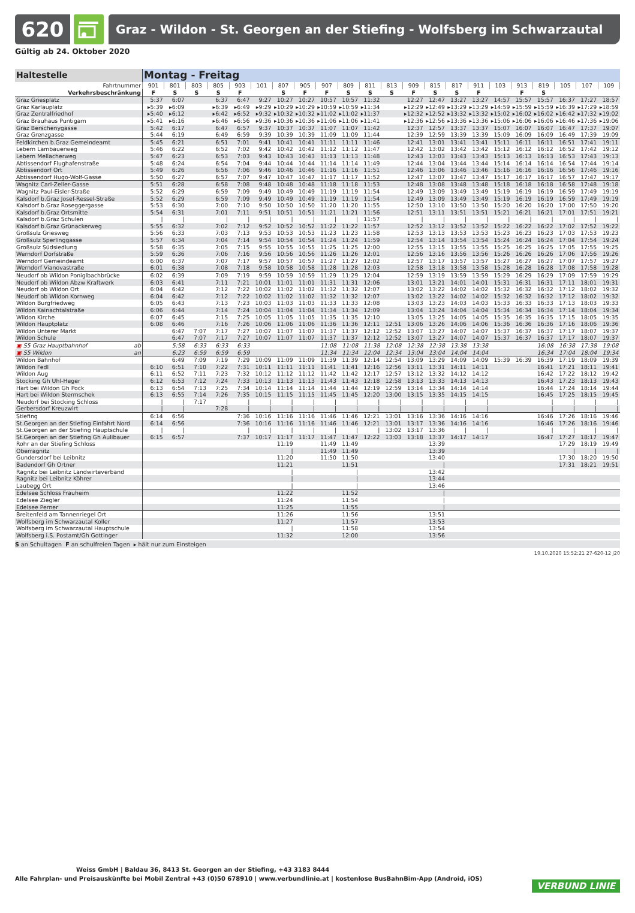620
Graz - Wildon - St. Georgen an der Stiefing - Wolfsberg im Schwarzautal
Gültig ab 24. Oktober 2020
| Haltestelle | Montag - Freitag | | | | | | | | | | | | | | | | | | | | | |
| --- | --- | --- | --- | --- | --- | --- | --- | --- | --- | --- | --- | --- | --- | --- | --- | --- | --- | --- | --- | --- | --- | --- |
| Fahrtnummer | 901 | 801 | 803 | 805 | 903 | 101 | 807 | 905 | 907 | 809 | 811 | 813 | 909 | 815 | 817 | 911 | 103 | 913 | 819 | 105 | 107 | 109 |
| Verkehrsbeschränkung | F | S | S | S | F | | S | F | F | S | S | S | F | S | S | F | | F | S | | | |
| Graz Griesplatz | 5:37 | 6:07 | | 6:37 | 6:47 | 9:27 | 10:27 | 10:27 | 10:57 | 10:57 | 11:32 | | 12:27 | 12:47 | 13:27 | 13:27 | 14:57 | 15:57 | 15:57 | 16:37 | 17:27 | 18:57 |
| Graz Karlauplatz | ▸5:39 | ▸6:09 | | ▸6:39 | ▸6:49 | ▸9:29 | ▸10:29 | ▸10:29 | ▸10:59 | ▸10:59 | ▸11:34 | | ▸12:29 | ▸12:49 | ▸13:29 | ▸13:29 | ▸14:59 | ▸15:59 | ▸15:59 | ▸16:39 | ▸17:29 | ▸18:59 |
| Graz Zentralfriedhof | ▸5:40 | ▸6:12 | | ▸6:42 | ▸6:52 | ▸9:32 | ▸10:32 | ▸10:32 | ▸11:02 | ▸11:02 | ▸11:37 | | ▸12:32 | ▸12:52 | ▸13:32 | ▸13:32 | ▸15:02 | ▸16:02 | ▸16:02 | ▸16:42 | ▸17:32 | ▸19:02 |
| Graz Brauhaus Puntigam | ▸5:41 | ▸6:16 | | ▸6:46 | ▸6:56 | ▸9:36 | ▸10:36 | ▸10:36 | ▸11:06 | ▸11:06 | ▸11:41 | | ▸12:36 | ▸12:56 | ▸13:36 | ▸13:36 | ▸15:06 | ▸16:06 | ▸16:06 | ▸16:46 | ▸17:36 | ▸19:06 |
| Graz Berschenygasse | 5:42 | 6:17 | | 6:47 | 6:57 | 9:37 | 10:37 | 10:37 | 11:07 | 11:07 | 11:42 | | 12:37 | 12:57 | 13:37 | 13:37 | 15:07 | 16:07 | 16:07 | 16:47 | 17:37 | 19:07 |
| Graz Grenzgasse | 5:44 | 6:19 | | 6:49 | 6:59 | 9:39 | 10:39 | 10:39 | 11:09 | 11:09 | 11:44 | | 12:39 | 12:59 | 13:39 | 13:39 | 15:09 | 16:09 | 16:09 | 16:49 | 17:39 | 19:09 |
| Feldkirchen b.Graz Gemeindeamt | 5:45 | 6:21 | | 6:51 | 7:01 | 9:41 | 10:41 | 10:41 | 11:11 | 11:11 | 11:46 | | 12:41 | 13:01 | 13:41 | 13:41 | 15:11 | 16:11 | 16:11 | 16:51 | 17:41 | 19:11 |
| Lebern Lambauerweg | 5:46 | 6:22 | | 6:52 | 7:02 | 9:42 | 10:42 | 10:42 | 11:12 | 11:12 | 11:47 | | 12:42 | 13:02 | 13:42 | 13:42 | 15:12 | 16:12 | 16:12 | 16:52 | 17:42 | 19:12 |
| Lebern Mellacherweg | 5:47 | 6:23 | | 6:53 | 7:03 | 9:43 | 10:43 | 10:43 | 11:13 | 11:13 | 11:48 | | 12:43 | 13:03 | 13:43 | 13:43 | 15:13 | 16:13 | 16:13 | 16:53 | 17:43 | 19:13 |
| Abtissendorf Flughafenstraße | 5:48 | 6:24 | | 6:54 | 7:04 | 9:44 | 10:44 | 10:44 | 11:14 | 11:14 | 11:49 | | 12:44 | 13:04 | 13:44 | 13:44 | 15:14 | 16:14 | 16:14 | 16:54 | 17:44 | 19:14 |
| Abtissendorf Ort | 5:49 | 6:26 | | 6:56 | 7:06 | 9:46 | 10:46 | 10:46 | 11:16 | 11:16 | 11:51 | | 12:46 | 13:06 | 13:46 | 13:46 | 15:16 | 16:16 | 16:16 | 16:56 | 17:46 | 19:16 |
| Abtissendorf Hugo-Wolf-Gasse | 5:50 | 6:27 | | 6:57 | 7:07 | 9:47 | 10:47 | 10:47 | 11:17 | 11:17 | 11:52 | | 12:47 | 13:07 | 13:47 | 13:47 | 15:17 | 16:17 | 16:17 | 16:57 | 17:47 | 19:17 |
| Wagnitz Carl-Zeller-Gasse | 5:51 | 6:28 | | 6:58 | 7:08 | 9:48 | 10:48 | 10:48 | 11:18 | 11:18 | 11:53 | | 12:48 | 13:08 | 13:48 | 13:48 | 15:18 | 16:18 | 16:18 | 16:58 | 17:48 | 19:18 |
| Wagnitz Paul-Eisler-Straße | 5:52 | 6:29 | | 6:59 | 7:09 | 9:49 | 10:49 | 10:49 | 11:19 | 11:19 | 11:54 | | 12:49 | 13:09 | 13:49 | 13:49 | 15:19 | 16:19 | 16:19 | 16:59 | 17:49 | 19:19 |
| Kalsdorf b.Graz Josef-Ressel-Straße | 5:52 | 6:29 | | 6:59 | 7:09 | 9:49 | 10:49 | 10:49 | 11:19 | 11:19 | 11:54 | | 12:49 | 13:09 | 13:49 | 13:49 | 15:19 | 16:19 | 16:19 | 16:59 | 17:49 | 19:19 |
| Kalsdorf b.Graz Roseggergasse | 5:53 | 6:30 | | 7:00 | 7:10 | 9:50 | 10:50 | 10:50 | 11:20 | 11:20 | 11:55 | | 12:50 | 13:10 | 13:50 | 13:50 | 15:20 | 16:20 | 16:20 | 17:00 | 17:50 | 19:20 |
| Kalsdorf b.Graz Ortsmitte | 5:54 | 6:31 | | 7:01 | 7:11 | 9:51 | 10:51 | 10:51 | 11:21 | 11:21 | 11:56 | | 12:51 | 13:11 | 13:51 | 13:51 | 15:21 | 16:21 | 16:21 | 17:01 | 17:51 | 19:21 |
| Kalsdorf b.Graz Schulen | / | / | | / | / | / | / | / | / | / | 11:57 | | / | / | / | / | / | / | / | / | / | / |
| Kalsdorf b.Graz Grünackerweg | 5:55 | 6:32 | | 7:02 | 7:12 | 9:52 | 10:52 | 10:52 | 11:22 | 11:22 | 11:57 | | 12:52 | 13:12 | 13:52 | 13:52 | 15:22 | 16:22 | 16:22 | 17:02 | 17:52 | 19:22 |
| Großsulz Griesweg | 5:56 | 6:33 | | 7:03 | 7:13 | 9:53 | 10:53 | 10:53 | 11:23 | 11:23 | 11:58 | | 12:53 | 13:13 | 13:53 | 13:53 | 15:23 | 16:23 | 16:23 | 17:03 | 17:53 | 19:23 |
| Großsulz Sperlinggasse | 5:57 | 6:34 | | 7:04 | 7:14 | 9:54 | 10:54 | 10:54 | 11:24 | 11:24 | 11:59 | | 12:54 | 13:14 | 13:54 | 13:54 | 15:24 | 16:24 | 16:24 | 17:04 | 17:54 | 19:24 |
| Großsulz Südsiedlung | 5:58 | 6:35 | | 7:05 | 7:15 | 9:55 | 10:55 | 10:55 | 11:25 | 11:25 | 12:00 | | 12:55 | 13:15 | 13:55 | 13:55 | 15:25 | 16:25 | 16:25 | 17:05 | 17:55 | 19:25 |
| Werndorf Dorfstraße | 5:59 | 6:36 | | 7:06 | 7:16 | 9:56 | 10:56 | 10:56 | 11:26 | 11:26 | 12:01 | | 12:56 | 13:16 | 13:56 | 13:56 | 15:26 | 16:26 | 16:26 | 17:06 | 17:56 | 19:26 |
| Werndorf Gemeindeamt | 6:00 | 6:37 | | 7:07 | 7:17 | 9:57 | 10:57 | 10:57 | 11:27 | 11:27 | 12:02 | | 12:57 | 13:17 | 13:57 | 13:57 | 15:27 | 16:27 | 16:27 | 17:07 | 17:57 | 19:27 |
| Werndorf Vianovastraße | 6:01 | 6:38 | | 7:08 | 7:18 | 9:58 | 10:58 | 10:58 | 11:28 | 11:28 | 12:03 | | 12:58 | 13:18 | 13:58 | 13:58 | 15:28 | 16:28 | 16:28 | 17:08 | 17:58 | 19:28 |
| Neudorf ob Wildon Poniglbachbrücke | 6:02 | 6:39 | | 7:09 | 7:19 | 9:59 | 10:59 | 10:59 | 11:29 | 11:29 | 12:04 | | 12:59 | 13:19 | 13:59 | 13:59 | 15:29 | 16:29 | 16:29 | 17:09 | 17:59 | 19:29 |
| Neudorf ob Wildon Abzw Kraftwerk | 6:03 | 6:41 | | 7:11 | 7:21 | 10:01 | 11:01 | 11:01 | 11:31 | 11:31 | 12:06 | | 13:01 | 13:21 | 14:01 | 14:01 | 15:31 | 16:31 | 16:31 | 17:11 | 18:01 | 19:31 |
| Neudorf ob Wildon Ort | 6:04 | 6:42 | | 7:12 | 7:22 | 10:02 | 11:02 | 11:02 | 11:32 | 11:32 | 12:07 | | 13:02 | 13:22 | 14:02 | 14:02 | 15:32 | 16:32 | 16:32 | 17:12 | 18:02 | 19:32 |
| Neudorf ob Wildon Kornweg | 6:04 | 6:42 | | 7:12 | 7:22 | 10:02 | 11:02 | 11:02 | 11:32 | 11:32 | 12:07 | | 13:02 | 13:22 | 14:02 | 14:02 | 15:32 | 16:32 | 16:32 | 17:12 | 18:02 | 19:32 |
| Wildon Burgfriedweg | 6:05 | 6:43 | | 7:13 | 7:23 | 10:03 | 11:03 | 11:03 | 11:33 | 11:33 | 12:08 | | 13:03 | 13:23 | 14:03 | 14:03 | 15:33 | 16:33 | 16:33 | 17:13 | 18:03 | 19:33 |
| Wildon Kainachtalstraße | 6:06 | 6:44 | | 7:14 | 7:24 | 10:04 | 11:04 | 11:04 | 11:34 | 11:34 | 12:09 | | 13:04 | 13:24 | 14:04 | 14:04 | 15:34 | 16:34 | 16:34 | 17:14 | 18:04 | 19:34 |
| Wildon Kirche | 6:07 | 6:45 | | 7:15 | 7:25 | 10:05 | 11:05 | 11:05 | 11:35 | 11:35 | 12:10 | | 13:05 | 13:25 | 14:05 | 14:05 | 15:35 | 16:35 | 16:35 | 17:15 | 18:05 | 19:35 |
| Wildon Hauptplatz | 6:08 | 6:46 | | 7:16 | 7:26 | 10:06 | 11:06 | 11:06 | 11:36 | 11:36 | 12:11 | 12:51 | 13:06 | 13:26 | 14:06 | 14:06 | 15:36 | 16:36 | 16:36 | 17:16 | 18:06 | 19:36 |
| Wildon Unterer Markt | | 6:47 | 7:07 | 7:17 | 7:27 | 10:07 | 11:07 | 11:07 | 11:37 | 11:37 | 12:12 | 12:52 | 13:07 | 13:27 | 14:07 | 14:07 | 15:37 | 16:37 | 16:37 | 17:17 | 18:07 | 19:37 |
| Wildon Schule | | 6:47 | 7:07 | 7:17 | 7:27 | 10:07 | 11:07 | 11:07 | 11:37 | 11:37 | 12:12 | 12:52 | 13:07 | 13:27 | 14:07 | 14:07 | 15:37 | 16:37 | 16:37 | 17:17 | 18:07 | 19:37 |
| ▣ S5 Graz Hauptbahnhof ab | | 5:58 | 6:33 | 6:33 | 6:33 | | | | 11:08 | 11:08 | 11:38 | 12:08 | 12:38 | 12:38 | 13:38 | 13:38 | | | 16:08 | 16:38 | 17:38 | 19:08 |
| ▣ S5 Wildon an | | 6:23 | 6:59 | 6:59 | 6:59 | | | | 11:34 | 11:34 | 12:04 | 12:34 | 13:04 | 13:04 | 14:04 | 14:04 | | | 16:34 | 17:04 | 18:04 | 19:34 |
| Wildon Bahnhof | | 6:49 | 7:09 | 7:19 | 7:29 | 10:09 | 11:09 | 11:09 | 11:39 | 11:39 | 12:14 | 12:54 | 13:09 | 13:29 | 14:09 | 14:09 | 15:39 | 16:39 | 16:39 | 17:19 | 18:09 | 19:39 |
| Wildon Fedl | 6:10 | 6:51 | 7:10 | 7:22 | 7:31 | 10:11 | 11:11 | 11:11 | 11:41 | 11:41 | 12:16 | 12:56 | 13:11 | 13:31 | 14:11 | 14:11 | | | 16:41 | 17:21 | 18:11 | 19:41 |
| Wildon Aug | 6:11 | 6:52 | 7:11 | 7:23 | 7:32 | 10:12 | 11:12 | 11:12 | 11:42 | 11:42 | 12:17 | 12:57 | 13:12 | 13:32 | 14:12 | 14:12 | | | 16:42 | 17:22 | 18:12 | 19:42 |
| Stocking Gh Uhl-Heger | 6:12 | 6:53 | 7:12 | 7:24 | 7:33 | 10:13 | 11:13 | 11:13 | 11:43 | 11:43 | 12:18 | 12:58 | 13:13 | 13:33 | 14:13 | 14:13 | | | 16:43 | 17:23 | 18:13 | 19:43 |
| Hart bei Wildon Gh Pock | 6:13 | 6:54 | 7:13 | 7:25 | 7:34 | 10:14 | 11:14 | 11:14 | 11:44 | 11:44 | 12:19 | 12:59 | 13:14 | 13:34 | 14:14 | 14:14 | | | 16:44 | 17:24 | 18:14 | 19:44 |
| Hart bei Wildon Stermschek | 6:13 | 6:55 | 7:14 | 7:26 | 7:35 | 10:15 | 11:15 | 11:15 | 11:45 | 11:45 | 12:20 | 13:00 | 13:15 | 13:35 | 14:15 | 14:15 | | | 16:45 | 17:25 | 18:15 | 19:45 |
| Neudorf bei Stocking Schloss | / | / | 7:17 | / | / | / | / | / | / | / | / | / | / | / | / | / | | | / | / | / | / |
| Gerbersdorf Kreuzwirt | / | / | | 7:28 | / | / | / | / | / | / | / | / | / | / | / | / | | | / | / | / | / |
| Stiefing | 6:14 | 6:56 | | | 7:36 | 10:16 | 11:16 | 11:16 | 11:46 | 11:46 | 12:21 | 13:01 | 13:16 | 13:36 | 14:16 | 14:16 | | | 16:46 | 17:26 | 18:16 | 19:46 |
| St.Georgen an der Stiefing Einfahrt Nord | 6:14 | 6:56 | | | 7:36 | 10:16 | 11:16 | 11:16 | 11:46 | 11:46 | 12:21 | 13:01 | 13:17 | 13:36 | 14:16 | 14:16 | | | 16:46 | 17:26 | 18:16 | 19:46 |
| St.Georgen an der Stiefing Hauptschule | / | / | | | / | / | / | / | / | / | / | 13:02 | 13:17 | 13:36 | / | / | | | / | / | / | / |
| St.Georgen an der Stiefing Gh Aulibauer | 6:15 | 6:57 | | | 7:37 | 10:17 | 11:17 | 11:17 | 11:47 | 11:47 | 12:22 | 13:03 | 13:18 | 13:37 | 14:17 | 14:17 | | | 16:47 | 17:27 | 18:17 | 19:47 |
| Rohr an der Stiefing Schloss | | | | | | | 11:19 | | 11:49 | 11:49 | | | | 13:39 | | | | | | 17:29 | 18:19 | 19:49 |
| Oberragnitz | | | | | | | / | | 11:49 | 11:49 | | | | 13:39 | | | | | | / | / | / |
| Gundersdorf bei Leibnitz | | | | | | | 11:20 | | 11:50 | 11:50 | | | | 13:40 | | | | | | 17:30 | 18:20 | 19:50 |
| Badendorf Gh Ortner | | | | | | | 11:21 | | | 11:51 | | | | / | | | | | | 17:31 | 18:21 | 19:51 |
| Ragnitz bei Leibnitz Landwirteverband | | | | | | | / | | | / | | | | 13:42 | | | | | | | | |
| Ragnitz bei Leibnitz Köhrer | | | | | | | / | | | / | | | | 13:44 | | | | | | | | |
| Laubegg Ort | | | | | | | / | | | / | | | | 13:46 | | | | | | | | |
| Edelsee Schloss Frauheim | | | | | | | 11:22 | | | 11:52 | | | | / | | | | | | | | |
| Edelsee Ziegler | | | | | | | 11:24 | | | 11:54 | | | | / | | | | | | | | |
| Edelsee Perner | | | | | | | 11:25 | | | 11:55 | | | | / | | | | | | | | |
| Breitenfeld am Tannenriegel Ort | | | | | | | 11:26 | | | 11:56 | | | | 13:51 | | | | | | | | |
| Wolfsberg im Schwarzautal Koller | | | | | | | 11:27 | | | 11:57 | | | | 13:53 | | | | | | | | |
| Wolfsberg im Schwarzautal Hauptschule | | | | | | | / | | | 11:58 | | | | 13:54 | | | | | | | | |
| Wolfsberg i.S. Postamt/Gh Gottinger | | | | | | | 11:32 | | | 12:00 | | | | 13:56 | | | | | | | | |
S an Schultagen F an schulfreien Tagen ▸ hält nur zum Einsteigen
19.10.2020 15:52:21 27-620-12 j20
Weiss GmbH | Baldau 36, 8413 St. Georgen an der Stiefing, +43 3183 8444
Alle Fahrplan- und Preisauskünfte bei Mobil Zentral +43 (0)50 678910 | www.verbundlinie.at | kostenlose BusBahnBim-App (Android, iOS)
VERBUND LINIE